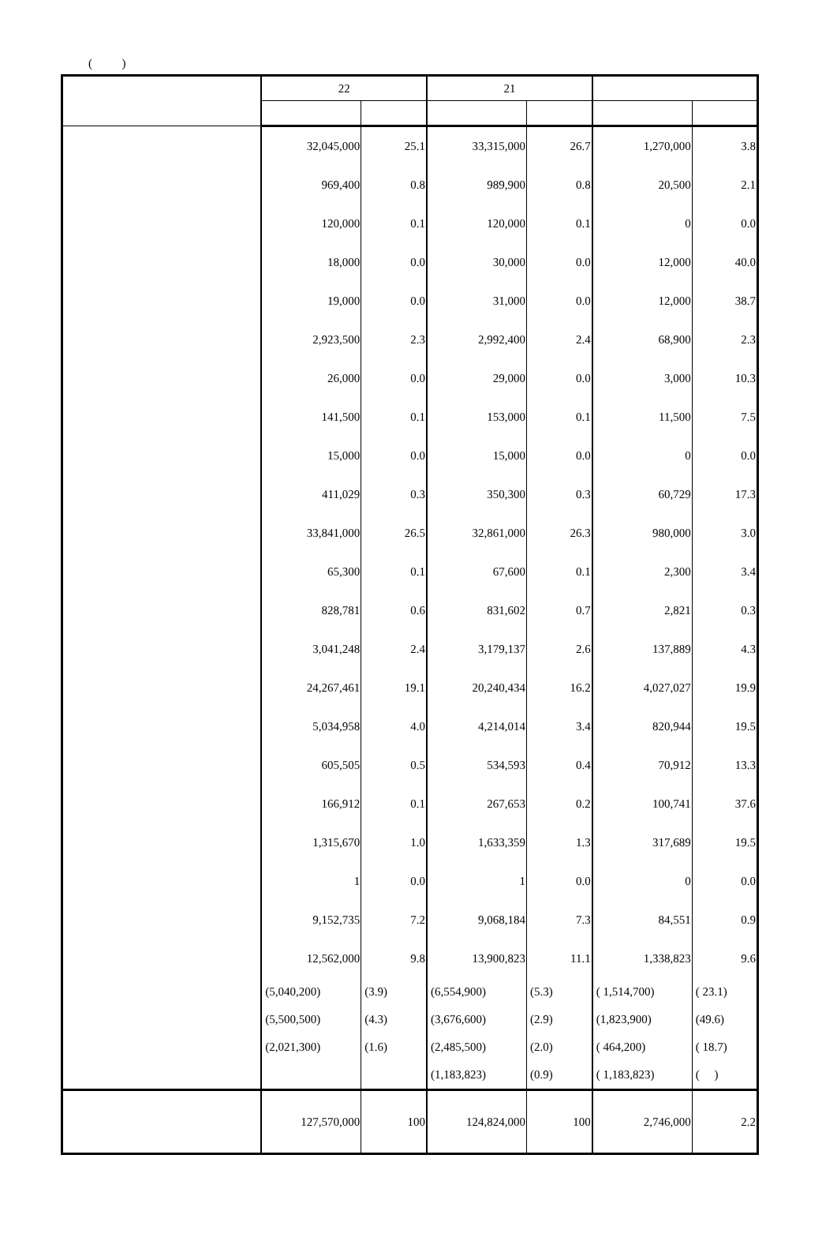( )
| | 22 | | 21 | | | |
| --- | --- | --- | --- | --- | --- | --- |
| | 32,045,000 | 25.1 | 33,315,000 | 26.7 | 1,270,000 | 3.8 |
| | 969,400 | 0.8 | 989,900 | 0.8 | 20,500 | 2.1 |
| | 120,000 | 0.1 | 120,000 | 0.1 | 0 | 0.0 |
| | 18,000 | 0.0 | 30,000 | 0.0 | 12,000 | 40.0 |
| | 19,000 | 0.0 | 31,000 | 0.0 | 12,000 | 38.7 |
| | 2,923,500 | 2.3 | 2,992,400 | 2.4 | 68,900 | 2.3 |
| | 26,000 | 0.0 | 29,000 | 0.0 | 3,000 | 10.3 |
| | 141,500 | 0.1 | 153,000 | 0.1 | 11,500 | 7.5 |
| | 15,000 | 0.0 | 15,000 | 0.0 | 0 | 0.0 |
| | 411,029 | 0.3 | 350,300 | 0.3 | 60,729 | 17.3 |
| | 33,841,000 | 26.5 | 32,861,000 | 26.3 | 980,000 | 3.0 |
| | 65,300 | 0.1 | 67,600 | 0.1 | 2,300 | 3.4 |
| | 828,781 | 0.6 | 831,602 | 0.7 | 2,821 | 0.3 |
| | 3,041,248 | 2.4 | 3,179,137 | 2.6 | 137,889 | 4.3 |
| | 24,267,461 | 19.1 | 20,240,434 | 16.2 | 4,027,027 | 19.9 |
| | 5,034,958 | 4.0 | 4,214,014 | 3.4 | 820,944 | 19.5 |
| | 605,505 | 0.5 | 534,593 | 0.4 | 70,912 | 13.3 |
| | 166,912 | 0.1 | 267,653 | 0.2 | 100,741 | 37.6 |
| | 1,315,670 | 1.0 | 1,633,359 | 1.3 | 317,689 | 19.5 |
| | 1 | 0.0 | 1 | 0.0 | 0 | 0.0 |
| | 9,152,735 | 7.2 | 9,068,184 | 7.3 | 84,551 | 0.9 |
| | 12,562,000 | 9.8 | 13,900,823 | 11.1 | 1,338,823 | 9.6 |
| | (5,040,200) | (3.9) | (6,554,900) | (5.3) | ( 1,514,700) | ( 23.1) |
| | (5,500,500) | (4.3) | (3,676,600) | (2.9) | (1,823,900) | (49.6) |
| | (2,021,300) | (1.6) | (2,485,500) | (2.0) | ( 464,200) | ( 18.7) |
| | | | (1,183,823) | (0.9) | ( 1,183,823) | ( ) |
| | 127,570,000 | 100 | 124,824,000 | 100 | 2,746,000 | 2.2 |